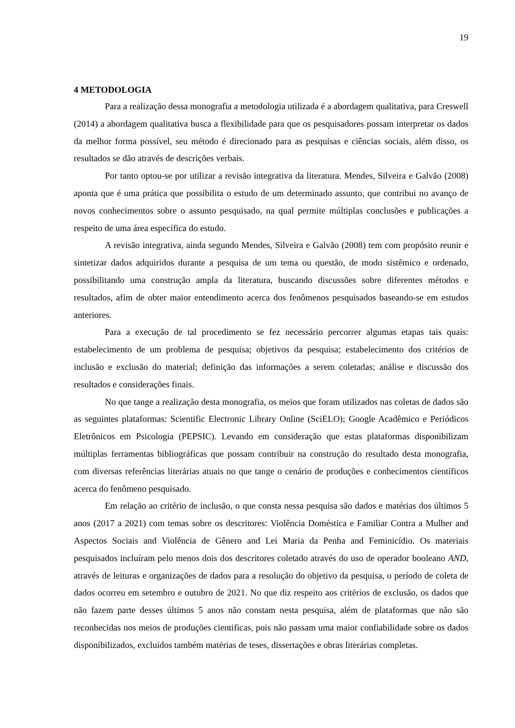19
4 METODOLOGIA
Para a realização dessa monografia a metodologia utilizada é a abordagem qualitativa, para Creswell (2014) a abordagem qualitativa busca a flexibilidade para que os pesquisadores possam interpretar os dados da melhor forma possível, seu método é direcionado para as pesquisas e ciências sociais, além disso, os resultados se dão através de descrições verbais.
Por tanto optou-se por utilizar a revisão integrativa da literatura. Mendes, Silveira e Galvão (2008) aponta que é uma prática que possibilita o estudo de um determinado assunto, que contribui no avanço de novos conhecimentos sobre o assunto pesquisado, na qual permite múltiplas conclusões e publicações a respeito de uma área específica do estudo.
A revisão integrativa, ainda segundo Mendes, Silveira e Galvão (2008) tem com propósito reunir e sintetizar dados adquiridos durante a pesquisa de um tema ou questão, de modo sistêmico e ordenado, possibilitando uma construção ampla da literatura, buscando discussões sobre diferentes métodos e resultados, afim de obter maior entendimento acerca dos fenômenos pesquisados baseando-se em estudos anteriores.
Para a execução de tal procedimento se fez necessário percorrer algumas etapas tais quais: estabelecimento de um problema de pesquisa; objetivos da pesquisa; estabelecimento dos critérios de inclusão e exclusão do material; definição das informações a serem coletadas; análise e discussão dos resultados e considerações finais.
No que tange a realização desta monografia, os meios que foram utilizados nas coletas de dados são as seguintes plataformas: Scientific Electronic Library Online (SciELO); Google Acadêmico e Periódicos Eletrônicos em Psicologia (PEPSIC). Levando em consideração que estas plataformas disponibilizam múltiplas ferramentas bibliográficas que possam contribuir na construção do resultado desta monografia, com diversas referências literárias atuais no que tange o cenário de produções e conhecimentos científicos acerca do fenômeno pesquisado.
Em relação ao critério de inclusão, o que consta nessa pesquisa são dados e matérias dos últimos 5 anos (2017 a 2021) com temas sobre os descritores: Violência Doméstica e Familiar Contra a Mulher and Aspectos Sociais and Violência de Gênero and Lei Maria da Penha and Feminicídio. Os materiais pesquisados incluíram pelo menos dois dos descritores coletado através do uso de operador booleano AND, através de leituras e organizações de dados para a resolução do objetivo da pesquisa, o período de coleta de dados ocorreu em setembro e outubro de 2021. No que diz respeito aos critérios de exclusão, os dados que não fazem parte desses últimos 5 anos não constam nesta pesquisa, além de plataformas que não são reconhecidas nos meios de produções cientificas, pois não passam uma maior confiabilidade sobre os dados disponibilizados, excluídos também matérias de teses, dissertações e obras literárias completas.